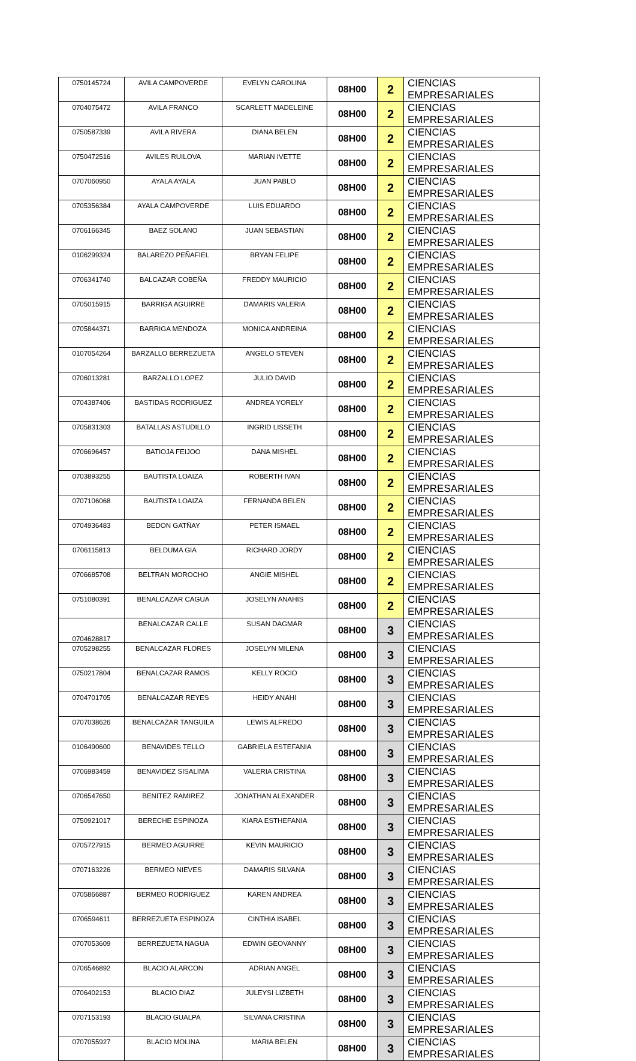| 0750145724 | AVILA CAMPOVERDE | EVELYN CAROLINA | 08H00 | 2 | CIENCIAS EMPRESARIALES |
| 0704075472 | AVILA FRANCO | SCARLETT MADELEINE | 08H00 | 2 | CIENCIAS EMPRESARIALES |
| 0750587339 | AVILA RIVERA | DIANA BELEN | 08H00 | 2 | CIENCIAS EMPRESARIALES |
| 0750472516 | AVILES RUILOVA | MARIAN IVETTE | 08H00 | 2 | CIENCIAS EMPRESARIALES |
| 0707060950 | AYALA AYALA | JUAN PABLO | 08H00 | 2 | CIENCIAS EMPRESARIALES |
| 0705356384 | AYALA CAMPOVERDE | LUIS EDUARDO | 08H00 | 2 | CIENCIAS EMPRESARIALES |
| 0706166345 | BAEZ SOLANO | JUAN SEBASTIAN | 08H00 | 2 | CIENCIAS EMPRESARIALES |
| 0106299324 | BALAREZO PEÑAFIEL | BRYAN FELIPE | 08H00 | 2 | CIENCIAS EMPRESARIALES |
| 0706341740 | BALCAZAR COBEÑA | FREDDY MAURICIO | 08H00 | 2 | CIENCIAS EMPRESARIALES |
| 0705015915 | BARRIGA AGUIRRE | DAMARIS VALERIA | 08H00 | 2 | CIENCIAS EMPRESARIALES |
| 0705844371 | BARRIGA MENDOZA | MONICA ANDREINA | 08H00 | 2 | CIENCIAS EMPRESARIALES |
| 0107054264 | BARZALLO BERREZUETA | ANGELO STEVEN | 08H00 | 2 | CIENCIAS EMPRESARIALES |
| 0706013281 | BARZALLO LOPEZ | JULIO DAVID | 08H00 | 2 | CIENCIAS EMPRESARIALES |
| 0704387406 | BASTIDAS RODRIGUEZ | ANDREA YORELY | 08H00 | 2 | CIENCIAS EMPRESARIALES |
| 0705831303 | BATALLAS ASTUDILLO | INGRID LISSETH | 08H00 | 2 | CIENCIAS EMPRESARIALES |
| 0706696457 | BATIOJA FEIJOO | DANA MISHEL | 08H00 | 2 | CIENCIAS EMPRESARIALES |
| 0703893255 | BAUTISTA LOAIZA | ROBERTH IVAN | 08H00 | 2 | CIENCIAS EMPRESARIALES |
| 0707106068 | BAUTISTA LOAIZA | FERNANDA BELEN | 08H00 | 2 | CIENCIAS EMPRESARIALES |
| 0704936483 | BEDON GATÑAY | PETER ISMAEL | 08H00 | 2 | CIENCIAS EMPRESARIALES |
| 0706115813 | BELDUMA GIA | RICHARD JORDY | 08H00 | 2 | CIENCIAS EMPRESARIALES |
| 0706685708 | BELTRAN MOROCHO | ANGIE MISHEL | 08H00 | 2 | CIENCIAS EMPRESARIALES |
| 0751080391 | BENALCAZAR CAGUA | JOSELYN ANAHIS | 08H00 | 2 | CIENCIAS EMPRESARIALES |
| 0704628817 | BENALCAZAR CALLE | SUSAN DAGMAR | 08H00 | 3 | CIENCIAS EMPRESARIALES |
| 0705298255 | BENALCAZAR FLORES | JOSELYN MILENA | 08H00 | 3 | CIENCIAS EMPRESARIALES |
| 0750217804 | BENALCAZAR RAMOS | KELLY ROCIO | 08H00 | 3 | CIENCIAS EMPRESARIALES |
| 0704701705 | BENALCAZAR REYES | HEIDY ANAHI | 08H00 | 3 | CIENCIAS EMPRESARIALES |
| 0707038626 | BENALCAZAR TANGUILA | LEWIS ALFREDO | 08H00 | 3 | CIENCIAS EMPRESARIALES |
| 0106490600 | BENAVIDES TELLO | GABRIELA ESTEFANIA | 08H00 | 3 | CIENCIAS EMPRESARIALES |
| 0706983459 | BENAVIDEZ SISALIMA | VALERIA CRISTINA | 08H00 | 3 | CIENCIAS EMPRESARIALES |
| 0706547650 | BENITEZ RAMIREZ | JONATHAN ALEXANDER | 08H00 | 3 | CIENCIAS EMPRESARIALES |
| 0750921017 | BERECHE ESPINOZA | KIARA ESTHEFANIA | 08H00 | 3 | CIENCIAS EMPRESARIALES |
| 0705727915 | BERMEO AGUIRRE | KEVIN MAURICIO | 08H00 | 3 | CIENCIAS EMPRESARIALES |
| 0707163226 | BERMEO NIEVES | DAMARIS SILVANA | 08H00 | 3 | CIENCIAS EMPRESARIALES |
| 0705866887 | BERMEO RODRIGUEZ | KAREN ANDREA | 08H00 | 3 | CIENCIAS EMPRESARIALES |
| 0706594611 | BERREZUETA ESPINOZA | CINTHIA ISABEL | 08H00 | 3 | CIENCIAS EMPRESARIALES |
| 0707053609 | BERREZUETA NAGUA | EDWIN GEOVANNY | 08H00 | 3 | CIENCIAS EMPRESARIALES |
| 0706546892 | BLACIO ALARCON | ADRIAN ANGEL | 08H00 | 3 | CIENCIAS EMPRESARIALES |
| 0706402153 | BLACIO DIAZ | JULEYSI LIZBETH | 08H00 | 3 | CIENCIAS EMPRESARIALES |
| 0707153193 | BLACIO GUALPA | SILVANA CRISTINA | 08H00 | 3 | CIENCIAS EMPRESARIALES |
| 0707055927 | BLACIO MOLINA | MARIA BELEN | 08H00 | 3 | CIENCIAS EMPRESARIALES |